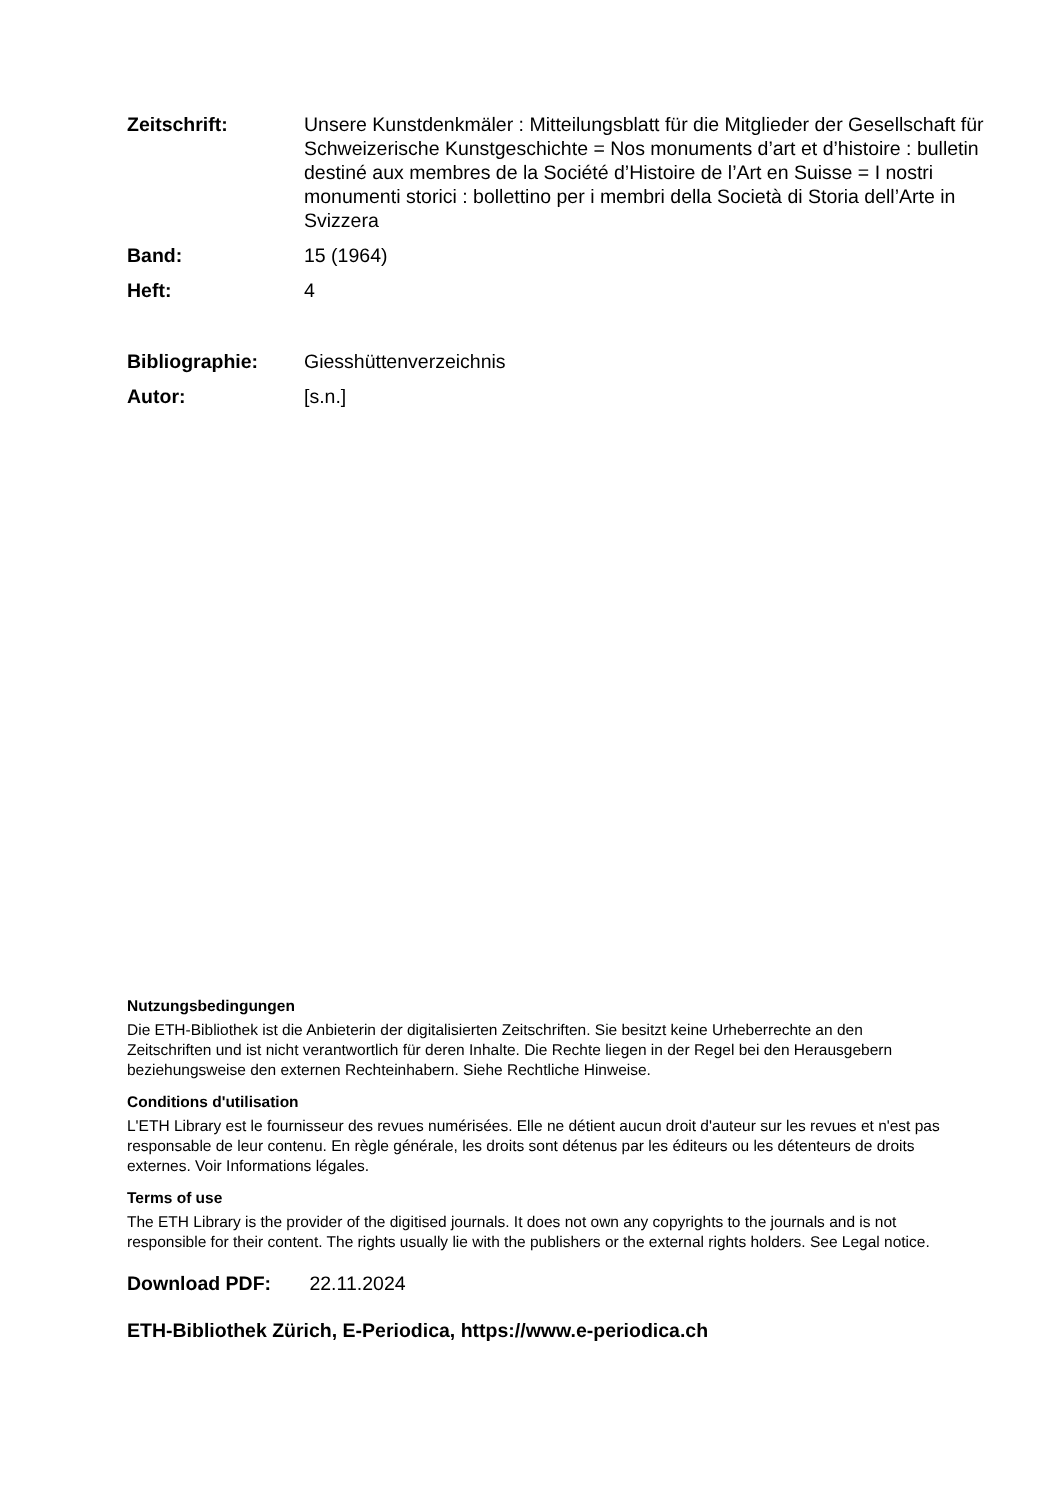Zeitschrift: Unsere Kunstdenkmäler : Mitteilungsblatt für die Mitglieder der Gesellschaft für Schweizerische Kunstgeschichte = Nos monuments d’art et d’histoire : bulletin destiné aux membres de la Société d’Histoire de l’Art en Suisse = I nostri monumenti storici : bollettino per i membri della Società di Storia dell’Arte in Svizzera
Band: 15 (1964)
Heft: 4
Bibliographie: Giesshüttenverzeichnis
Autor: [s.n.]
Nutzungsbedingungen
Die ETH-Bibliothek ist die Anbieterin der digitalisierten Zeitschriften. Sie besitzt keine Urheberrechte an den Zeitschriften und ist nicht verantwortlich für deren Inhalte. Die Rechte liegen in der Regel bei den Herausgebern beziehungsweise den externen Rechteinhabern. Siehe Rechtliche Hinweise.
Conditions d'utilisation
L'ETH Library est le fournisseur des revues numérisées. Elle ne détient aucun droit d'auteur sur les revues et n'est pas responsable de leur contenu. En règle générale, les droits sont détenus par les éditeurs ou les détenteurs de droits externes. Voir Informations légales.
Terms of use
The ETH Library is the provider of the digitised journals. It does not own any copyrights to the journals and is not responsible for their content. The rights usually lie with the publishers or the external rights holders. See Legal notice.
Download PDF: 22.11.2024
ETH-Bibliothek Zürich, E-Periodica, https://www.e-periodica.ch